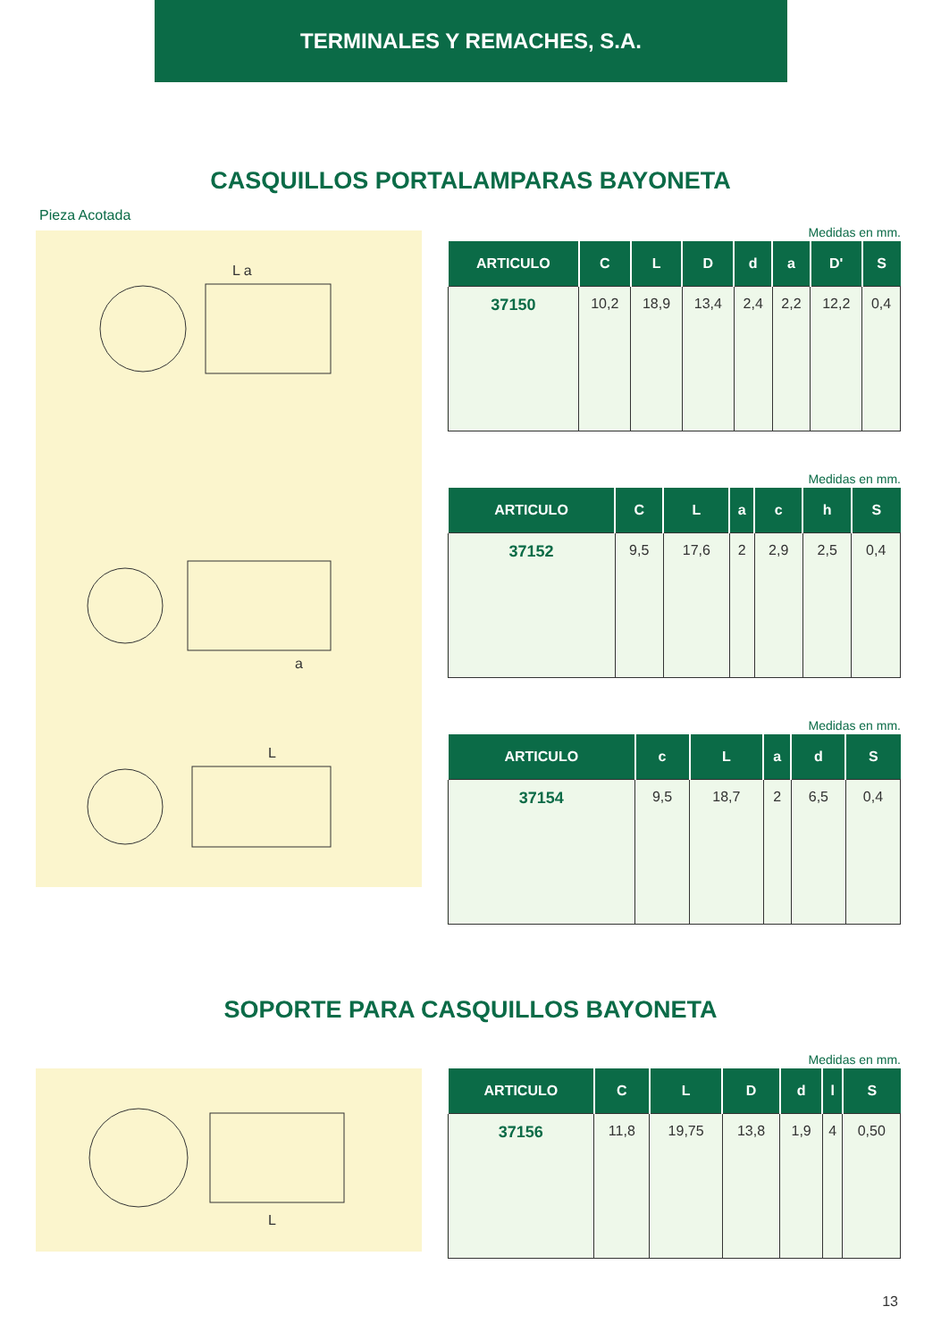TERMINALES Y REMACHES, S.A.
CASQUILLOS PORTALAMPARAS BAYONETA
Pieza Acotada
L a
a
L
Medidas en mm.
| ARTICULO | C | L | D | d | a | D' | S |
| --- | --- | --- | --- | --- | --- | --- | --- |
| 37150 | 10,2 | 18,9 | 13,4 | 2,4 | 2,2 | 12,2 | 0,4 |
Medidas en mm.
| ARTICULO | C | L | a | c | h | S |
| --- | --- | --- | --- | --- | --- | --- |
| 37152 | 9,5 | 17,6 | 2 | 2,9 | 2,5 | 0,4 |
Medidas en mm.
| ARTICULO | c | L | a | d | S |
| --- | --- | --- | --- | --- | --- |
| 37154 | 9,5 | 18,7 | 2 | 6,5 | 0,4 |
SOPORTE PARA CASQUILLOS BAYONETA
L
Medidas en mm.
| ARTICULO | C | L | D | d | l | S |
| --- | --- | --- | --- | --- | --- | --- |
| 37156 | 11,8 | 19,75 | 13,8 | 1,9 | 4 | 0,50 |
13